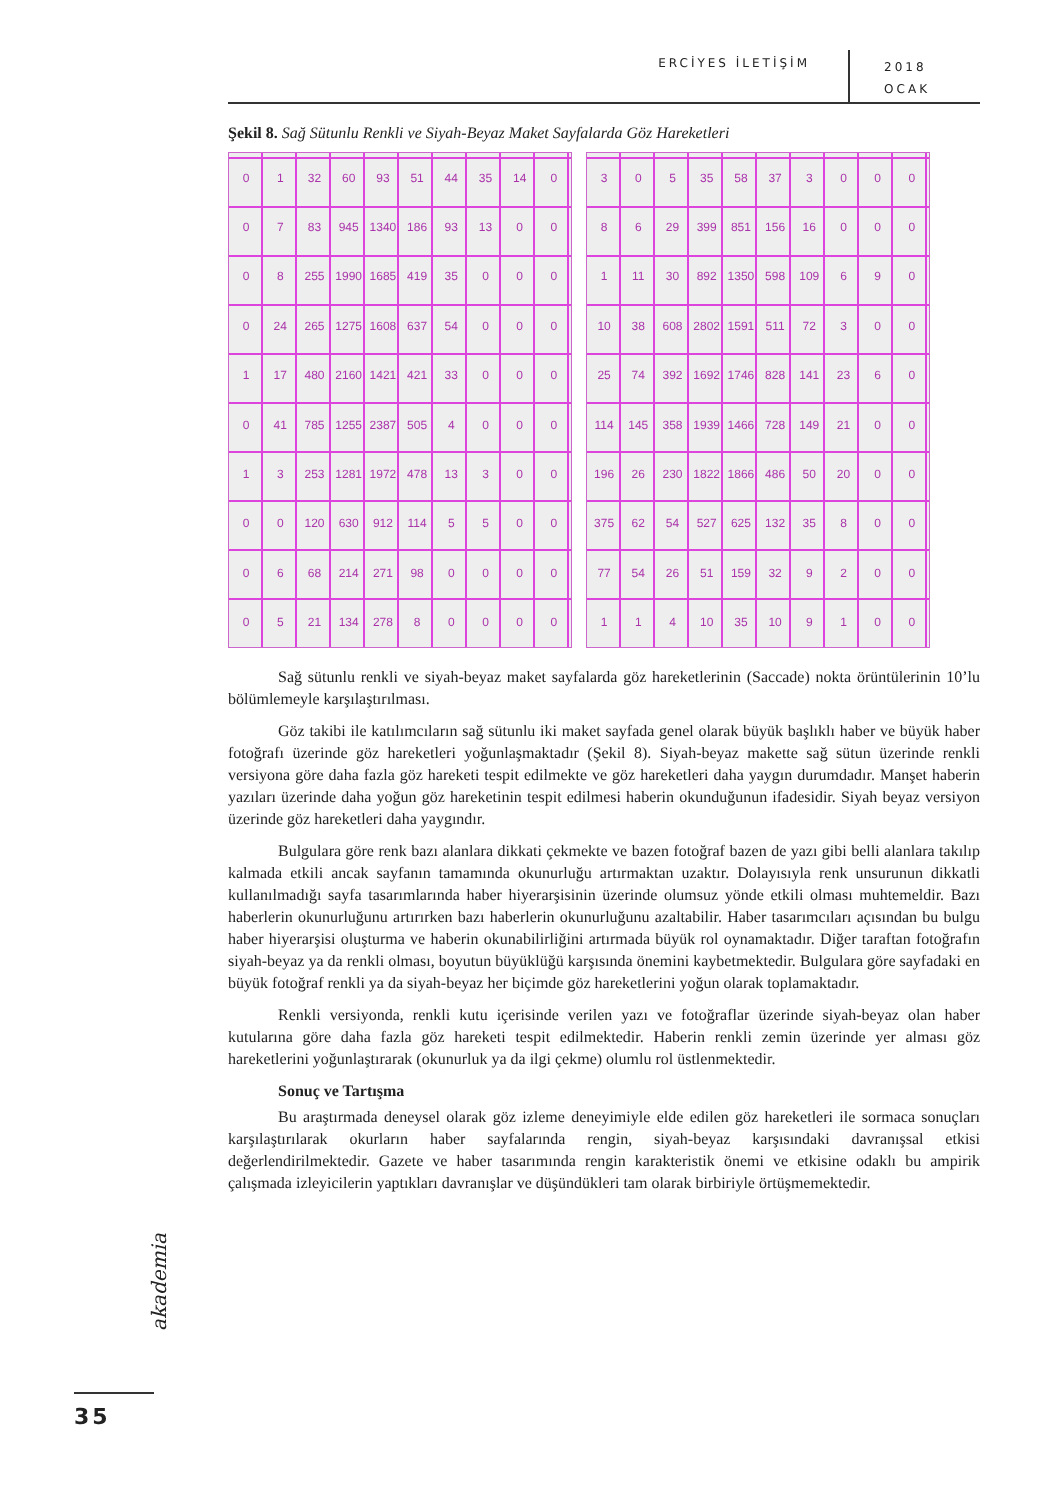ERCİYES İLETİŞİM 2018
OCAK
Şekil 8. Sağ Sütunlu Renkli ve Siyah-Beyaz Maket Sayfalarda Göz Hareketleri
0 1 32 60 93 51 44 35 14 0 0 7 83 945 1340 186 93 13 0008 255 1990 1685 419 35 0000 24 265 1275 1608 637 54 0001 17 480 2160 1421 421 33 0000 41 785 1255 2387 505 400013 253 1281 1972 478 13 30000 120 630 912 114 550006 68 214 271 98 000005 21 134 278 80000
3 0 5 35 58 37 300086 29 399 851 156 16 0001 11 30 892 1350 598 109 6 9 0 10 38 608 2802 1591 511 72 3 0 0 25 74 392 1692 1746 828 141 23 6 0 114 145 358 1939 1466 728 149 21 0 0 196 26 230 1822 1866 486 50 20 0 0 375 62 54 527 625 132 35 8 0 0 77 54 26 51 159 32 9200114 10 35 10 9100
Sağ sütunlu renkli ve siyah-beyaz maket sayfalarda göz hareketlerinin (Saccade) nokta örüntülerinin 10’lu bölümlemeyle karşılaştırılması.
Göz takibi ile katılımcıların sağ sütunlu iki maket sayfada genel olarak büyük başlıklı haber ve büyük haber fotoğrafı üzerinde göz hareketleri yoğunlaşmaktadır (Şekil 8). Siyah-beyaz makette sağ sütun üzerinde renkli versiyona göre daha fazla göz hareketi tespit edilmekte ve göz hareketleri daha yaygın durumdadır. Manşet haberin yazıları üzerinde daha yoğun göz hareketinin tespit edilmesi haberin okunduğunun ifadesidir. Siyah beyaz versiyon üzerinde göz hareketleri daha yaygındır.
Bulgulara göre renk bazı alanlara dikkati çekmekte ve bazen fotoğraf bazen de yazı gibi belli alanlara takılıp kalmada etkili ancak sayfanın tamamında okunurluğu artırmaktan uzaktır. Dolayısıyla renk unsurunun dikkatli kullanılmadığı sayfa tasarımlarında haber hiyerarşisinin üzerinde olumsuz yönde etkili olması muhtemeldir. Bazı haberlerin okunurluğunu artırırken bazı haberlerin okunurluğunu azaltabilir. Haber tasarımcıları açısından bu bulgu haber hiyerarşisi oluşturma ve haberin okunabilirliğini artırmada büyük rol oynamaktadır. Diğer taraftan fotoğrafın siyah-beyaz ya da renkli olması, boyutun büyüklüğü karşısında önemini kaybetmektedir. Bulgulara göre sayfadaki en büyük fotoğraf renkli ya da siyah-beyaz her biçimde göz hareketlerini yoğun olarak toplamaktadır.
Renkli versiyonda, renkli kutu içerisinde verilen yazı ve fotoğraflar üzerinde siyah-beyaz olan haber kutularına göre daha fazla göz hareketi tespit edilmektedir. Haberin renkli zemin üzerinde yer alması göz hareketlerini yoğunlaştırarak (okunurluk ya da ilgi çekme) olumlu rol üstlenmektedir.
Sonuç ve Tartışma
Bu araştırmada deneysel olarak göz izleme deneyimiyle elde edilen göz hareketleri ile sormaca sonuçları karşılaştırılarak okurların haber sayfalarında rengin, siyah-beyaz karşısındaki davranışsal etkisi değerlendirilmektedir. Gazete ve haber tasarımında rengin karakteristik önemi ve etkisine odaklı bu ampirik çalışmada izleyicilerin yaptıkları davranışlar ve düşündükleri tam olarak birbiriyle örtüşmemektedir.
akademia
35